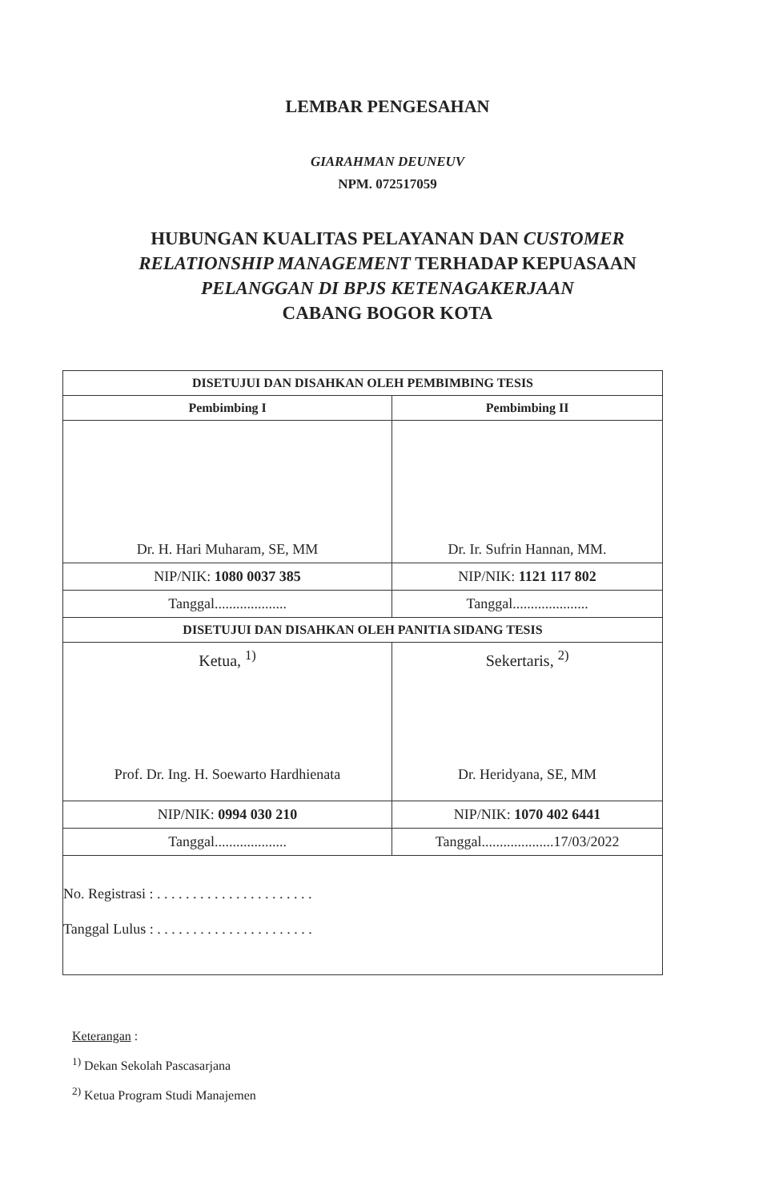LEMBAR PENGESAHAN
GIARAHMAN DEUNEUV
NPM. 072517059
HUBUNGAN KUALITAS PELAYANAN DAN CUSTOMER
RELATIONSHIP MANAGEMENT TERHADAP KEPUASAAN
PELANGGAN DI BPJS KETENAGAKERJAAN
CABANG BOGOR KOTA
| DISETUJUI DAN DISAHKAN OLEH PEMBIMBING TESIS | |
| --- | --- |
| Pembimbing I | Pembimbing II |
| Dr. H. Hari Muharam, SE, MM | Dr. Ir. Sufrin Hannan, MM. |
| NIP/NIK: 1080 0037 385 | NIP/NIK: 1121 117 802 |
| Tanggal.................... | Tanggal..................... |
| DISETUJUI DAN DISAHKAN OLEH PANITIA SIDANG TESIS | |
| Ketua, <sup>1)</sup> Prof. Dr. Ing. H. Soewarto Hardhienata | Sekertaris, <sup>2)</sup> Dr. Heridyana, SE, MM |
| NIP/NIK: 0994 030 210 | NIP/NIK: 1070 402 6441 |
| Tanggal.................... | Tanggal....................17/03/2022 |
| No. Registrasi : . . . . . . . . . . . . . . . . . . . . . . Tanggal Lulus : . . . . . . . . . . . . . . . . . . . . . . | |
Keterangan :
<sup>1)</sup> Dekan Sekolah Pascasarjana
<sup>2)</sup> Ketua Program Studi Manajemen